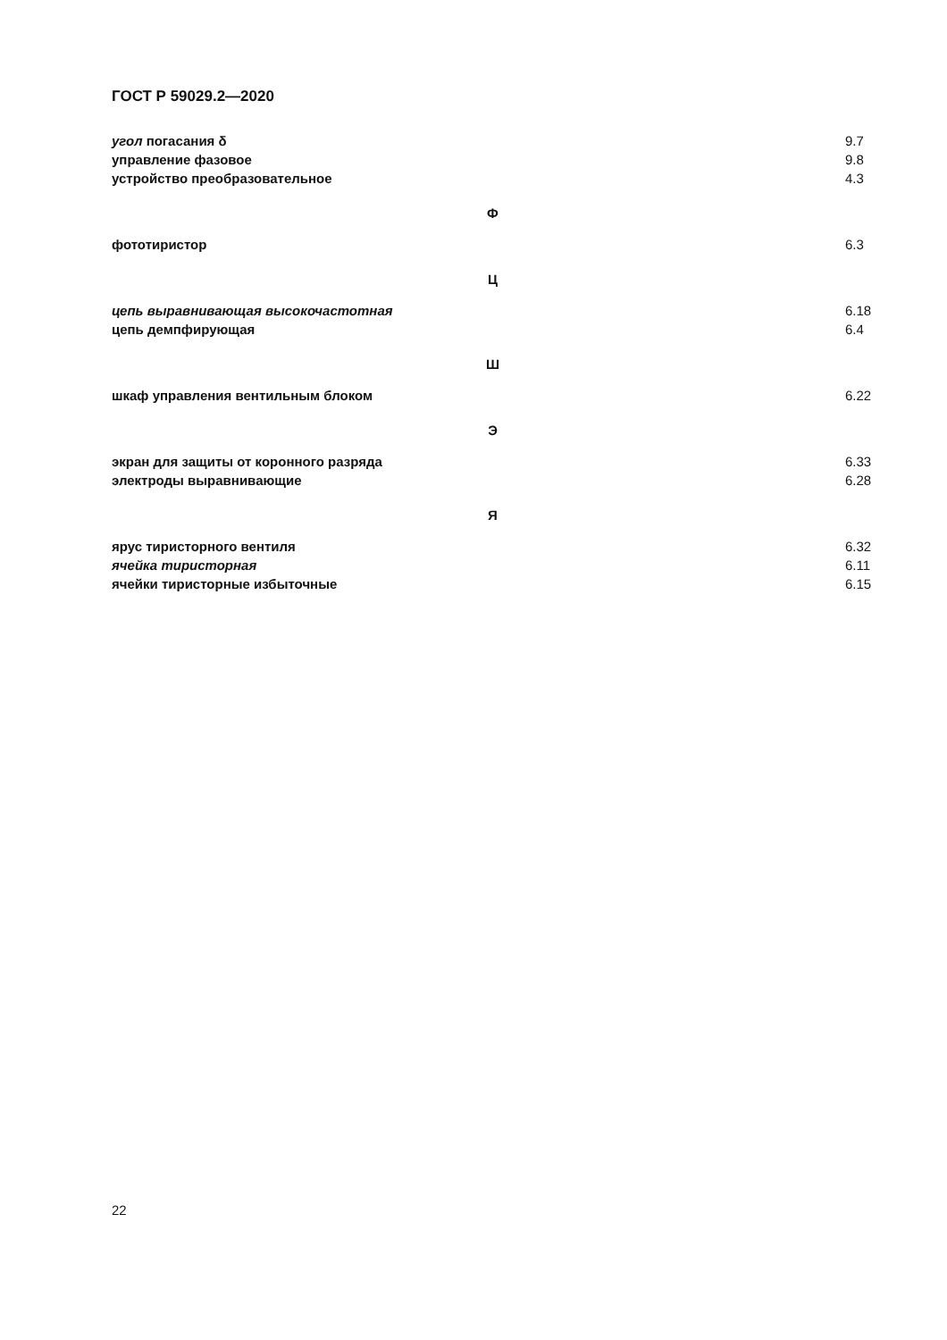ГОСТ Р 59029.2—2020
угол погасания δ 9.7
управление фазовое 9.8
устройство преобразовательное 4.3
Ф
фототиристор 6.3
Ц
цепь выравнивающая высокочастотная 6.18
цепь демпфирующая 6.4
Ш
шкаф управления вентильным блоком 6.22
Э
экран для защиты от коронного разряда 6.33
электроды выравнивающие 6.28
Я
ярус тиристорного вентиля 6.32
ячейка тиристорная 6.11
ячейки тиристорные избыточные 6.15
22